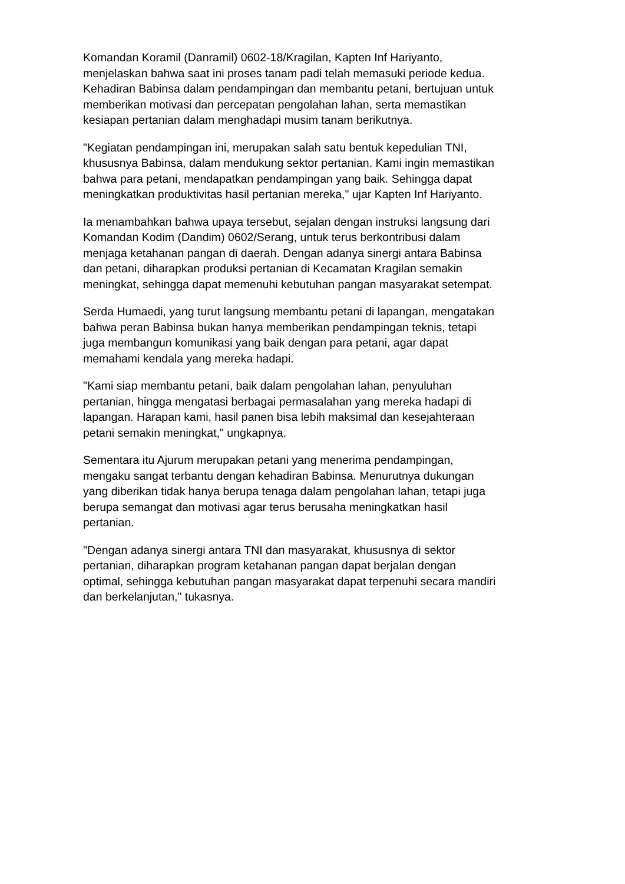Komandan Koramil (Danramil) 0602-18/Kragilan, Kapten Inf Hariyanto,
menjelaskan bahwa saat ini proses tanam padi telah memasuki periode kedua.
Kehadiran Babinsa dalam pendampingan dan membantu petani, bertujuan untuk
memberikan motivasi dan percepatan pengolahan lahan, serta memastikan
kesiapan pertanian dalam menghadapi musim tanam berikutnya.
"Kegiatan pendampingan ini, merupakan salah satu bentuk kepedulian TNI,
khususnya Babinsa, dalam mendukung sektor pertanian. Kami ingin memastikan
bahwa para petani, mendapatkan pendampingan yang baik. Sehingga dapat
meningkatkan produktivitas hasil pertanian mereka," ujar Kapten Inf Hariyanto.
Ia menambahkan bahwa upaya tersebut, sejalan dengan instruksi langsung dari
Komandan Kodim (Dandim) 0602/Serang, untuk terus berkontribusi dalam
menjaga ketahanan pangan di daerah. Dengan adanya sinergi antara Babinsa
dan petani, diharapkan produksi pertanian di Kecamatan Kragilan semakin
meningkat, sehingga dapat memenuhi kebutuhan pangan masyarakat setempat.
Serda Humaedi, yang turut langsung membantu petani di lapangan, mengatakan
bahwa peran Babinsa bukan hanya memberikan pendampingan teknis, tetapi
juga membangun komunikasi yang baik dengan para petani, agar dapat
memahami kendala yang mereka hadapi.
"Kami siap membantu petani, baik dalam pengolahan lahan, penyuluhan
pertanian, hingga mengatasi berbagai permasalahan yang mereka hadapi di
lapangan. Harapan kami, hasil panen bisa lebih maksimal dan kesejahteraan
petani semakin meningkat," ungkapnya.
Sementara itu Ajurum merupakan petani yang menerima pendampingan,
mengaku sangat terbantu dengan kehadiran Babinsa. Menurutnya dukungan
yang diberikan tidak hanya berupa tenaga dalam pengolahan lahan, tetapi juga
berupa semangat dan motivasi agar terus berusaha meningkatkan hasil
pertanian.
"Dengan adanya sinergi antara TNI dan masyarakat, khususnya di sektor
pertanian, diharapkan program ketahanan pangan dapat berjalan dengan
optimal, sehingga kebutuhan pangan masyarakat dapat terpenuhi secara mandiri
dan berkelanjutan," tukasnya.